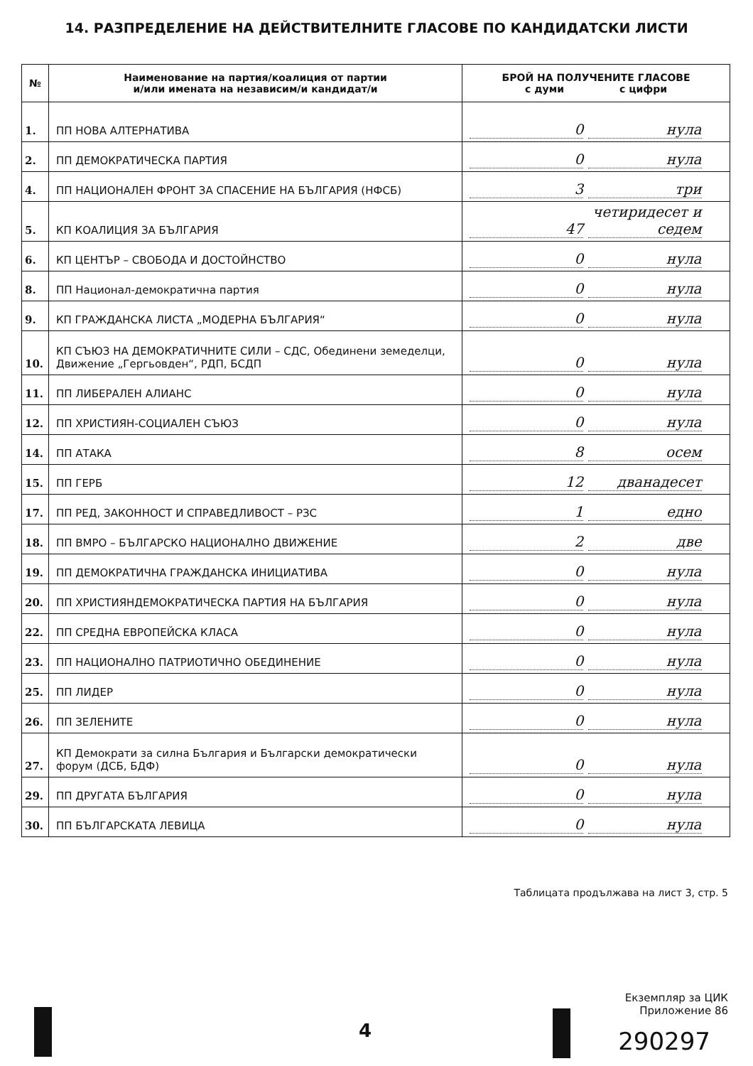14. РАЗПРЕДЕЛЕНИЕ НА ДЕЙСТВИТЕЛНИТЕ ГЛАСОВЕ ПО КАНДИДАТСКИ ЛИСТИ
| № | Наименование на партия/коалиция от партии и/или имената на независим/и кандидат/и | БРОЙ НА ПОЛУЧЕНИТЕ ГЛАСОВЕ с думи с цифри |
| --- | --- | --- |
| 1. | ПП НОВА АЛТЕРНАТИВА | 0 нула |
| 2. | ПП ДЕМОКРАТИЧЕСКА ПАРТИЯ | 0 нула |
| 4. | ПП НАЦИОНАЛЕН ФРОНТ ЗА СПАСЕНИЕ НА БЪЛГАРИЯ (НФСБ) | 3 три |
| 5. | КП КОАЛИЦИЯ ЗА БЪЛГАРИЯ | 47 четиридесет и седем |
| 6. | КП ЦЕНТЪР – СВОБОДА И ДОСТОЙНСТВО | 0 нула |
| 8. | ПП Национал-демократична партия | 0 нула |
| 9. | КП ГРАЖДАНСКА ЛИСТА „МОДЕРНА БЪЛГАРИЯ“ | 0 нула |
| 10. | КП СЪЮЗ НА ДЕМОКРАТИЧНИТЕ СИЛИ – СДС, Обединени земеделци, Движение „Гергьовден“, РДП, БСДП | 0 нула |
| 11. | ПП ЛИБЕРАЛЕН АЛИАНС | 0 нула |
| 12. | ПП ХРИСТИЯН-СОЦИАЛЕН СЪЮЗ | 0 нула |
| 14. | ПП АТАКА | 8 осем |
| 15. | ПП ГЕРБ | 12 дванадесет |
| 17. | ПП РЕД, ЗАКОННОСТ И СПРАВЕДЛИВОСТ – РЗС | 1 едно |
| 18. | ПП ВМРО – БЪЛГАРСКО НАЦИОНАЛНО ДВИЖЕНИЕ | 2 две |
| 19. | ПП ДЕМОКРАТИЧНА ГРАЖДАНСКА ИНИЦИАТИВА | 0 нула |
| 20. | ПП ХРИСТИЯНДЕМОКРАТИЧЕСКА ПАРТИЯ НА БЪЛГАРИЯ | 0 нула |
| 22. | ПП СРЕДНА ЕВРОПЕЙСКА КЛАСА | 0 нула |
| 23. | ПП НАЦИОНАЛНО ПАТРИОТИЧНО ОБЕДИНЕНИЕ | 0 нула |
| 25. | ПП ЛИДЕР | 0 нула |
| 26. | ПП ЗЕЛЕНИТЕ | 0 нула |
| 27. | КП Демократи за силна България и Български демократически форум (ДСБ, БДФ) | 0 нула |
| 29. | ПП ДРУГАТА БЪЛГАРИЯ | 0 нула |
| 30. | ПП БЪЛГАРСКАТА ЛЕВИЦА | 0 нула |
Таблицата продължава на лист 3, стр. 5
4
Екземпляр за ЦИК
Приложение 86
290297